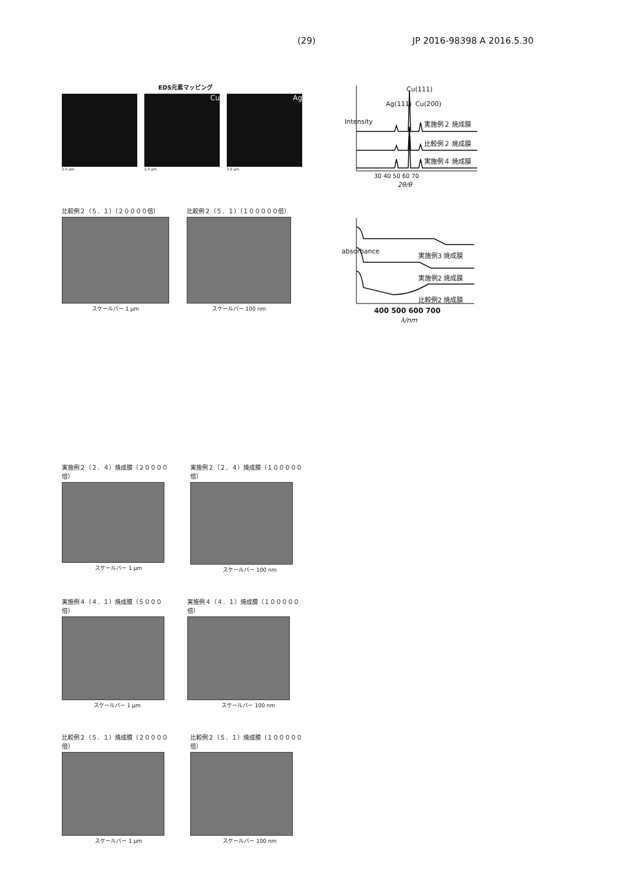(29) JP 2016-98398 A 2016.5.30
EDS元素マッピング
2.0 µm
Cu
2.0 µm
Ag
2.0 µm
Intensity
Ag(111)
Cu(111)
Cu(200)
実施例２ 焼成膜
比較例２ 焼成膜
実施例４ 焼成膜
30 40 50 60 70
2θ/θ
比較例２（５．１）（２００００倍）
スケールバー 1 µm
比較例２（５．１）（１０００００倍）
スケールバー 100 nm
absorbance 実施例3 焼成膜
実施例2 焼成膜
比較例2 焼成膜
400 500 600 700
λ/nm
実施例２（２．４）焼成膜（２００００倍）
スケールバー 1 µm
実施例２（２．４）焼成膜（１０００００倍）
スケールバー 100 nm
実施例４（４．１）焼成膜（５０００倍）
スケールバー 1 µm
実施例４（４．１）焼成膜（１０００００倍）
スケールバー 100 nm
比較例２（５．１）焼成膜（２００００倍）
スケールバー 1 µm
比較例２（５．１）焼成膜（１０００００倍）
スケールバー 100 nm